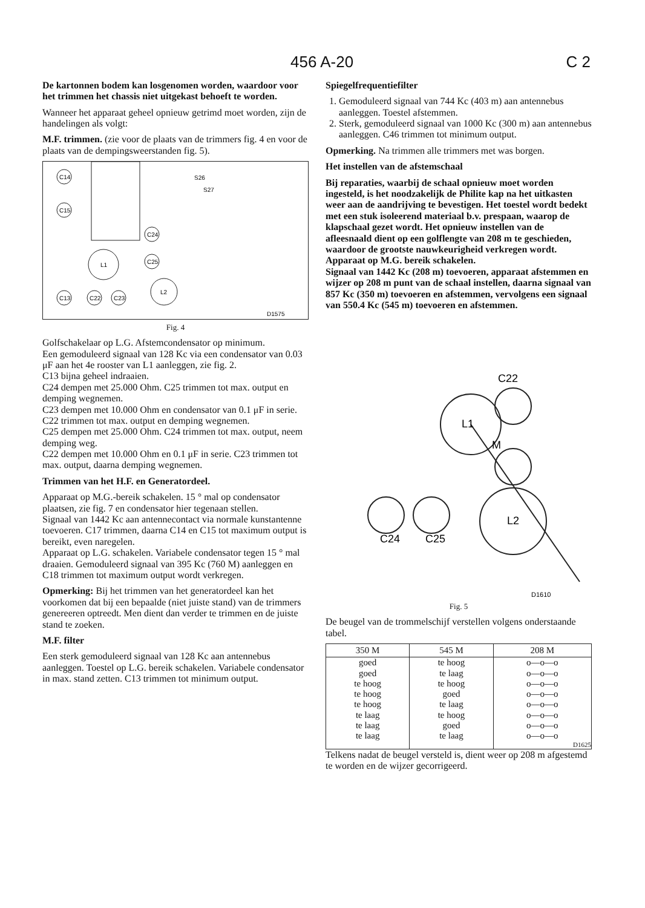456 A-20 C 2
De kartonnen bodem kan losgenomen worden, waardoor voor het trimmen het chassis niet uitgekast behoeft te worden.
Wanneer het apparaat geheel opnieuw getrimd moet worden, zijn de handelingen als volgt:
M.F. trimmen. (zie voor de plaats van de trimmers fig. 4 en voor de plaats van de dempingsweerstanden fig. 5).
C14
C15
C13
C22
C23
L1
C24
C25
L2
S26
S27
D1575
Fig. 4
Golfschakelaar op L.G. Afstemcondensator op minimum.
Een gemoduleerd signaal van 128 Kc via een condensator van 0.03 μF aan het 4e rooster van L1 aanleggen, zie fig. 2.
C13 bijna geheel indraaien.
C24 dempen met 25.000 Ohm. C25 trimmen tot max. output en demping wegnemen.
C23 dempen met 10.000 Ohm en condensator van 0.1 μF in serie. C22 trimmen tot max. output en demping wegnemen.
C25 dempen met 25.000 Ohm. C24 trimmen tot max. output, neem demping weg.
C22 dempen met 10.000 Ohm en 0.1 μF in serie. C23 trimmen tot max. output, daarna demping wegnemen.
Trimmen van het H.F. en Generatordeel.
Apparaat op M.G.-bereik schakelen. 15 ° mal op condensator plaatsen, zie fig. 7 en condensator hier tegenaan stellen.
Signaal van 1442 Kc aan antennecontact via normale kunstantenne toevoeren. C17 trimmen, daarna C14 en C15 tot maximum output is bereikt, even naregelen.
Apparaat op L.G. schakelen. Variabele condensator tegen 15 ° mal draaien. Gemoduleerd signaal van 395 Kc (760 M) aanleggen en C18 trimmen tot maximum output wordt verkregen.
Opmerking: Bij het trimmen van het generatordeel kan het voorkomen dat bij een bepaalde (niet juiste stand) van de trimmers genereeren optreedt. Men dient dan verder te trimmen en de juiste stand te zoeken.
M.F. filter
Een sterk gemoduleerd signaal van 128 Kc aan antennebus aanleggen. Toestel op L.G. bereik schakelen. Variabele condensator in max. stand zetten. C13 trimmen tot minimum output.
Spiegelfrequentiefilter
1. Gemoduleerd signaal van 744 Kc (403 m) aan antennebus aanleggen. Toestel afstemmen.
2. Sterk, gemoduleerd signaal van 1000 Kc (300 m) aan antennebus aanleggen. C46 trimmen tot minimum output.
Opmerking. Na trimmen alle trimmers met was borgen.
Het instellen van de afstemschaal
Bij reparaties, waarbij de schaal opnieuw moet worden ingesteld, is het noodzakelijk de Philite kap na het uitkasten weer aan de aandrijving te bevestigen. Het toestel wordt bedekt met een stuk isoleerend materiaal b.v. prespaan, waarop de klapschaal gezet wordt. Het opnieuw instellen van de afleesnaald dient op een golflengte van 208 m te geschieden, waardoor de grootste nauwkeurigheid verkregen wordt.
Apparaat op M.G. bereik schakelen.
Signaal van 1442 Kc (208 m) toevoeren, apparaat afstemmen en wijzer op 208 m punt van de schaal instellen, daarna signaal van 857 Kc (350 m) toevoeren en afstemmen, vervolgens een signaal van 550.4 Kc (545 m) toevoeren en afstemmen.
C22
L1
M
L2
C24
C25
D1610
Fig. 5
De beugel van de trommelschijf verstellen volgens onderstaande tabel.
| 350 M | 545 M | 208 M |
| --- | --- | --- |
| goed | te hoog | o—o—o |
| goed | te laag | o—o—o |
| te hoog | te hoog | o—o—o |
| te hoog | goed | o—o—o |
| te hoog | te laag | o—o—o |
| te laag | te hoog | o—o—o |
| te laag | goed | o—o—o |
| te laag | te laag | o—o—o |
| | | D1625 |
Telkens nadat de beugel versteld is, dient weer op 208 m afgestemd te worden en de wijzer gecorrigeerd.